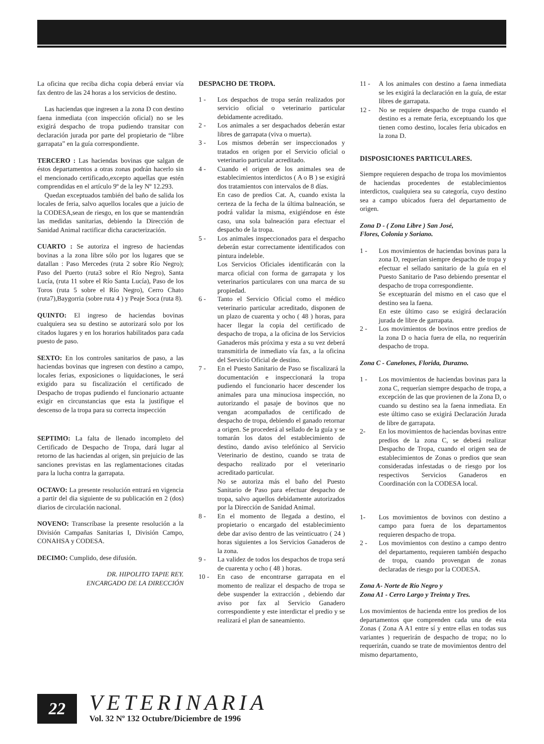La oficina que reciba dicha copia deberá enviar vía fax dentro de las 24 horas a los servicios de destino.
Las haciendas que ingresen a la zona D con destino faena inmediata (con inspección oficial) no se les exigirá despacho de tropa pudiendo transitar con declaración jurada por parte del propietario de “libre garrapata” en la guía correspondiente.
TERCERO : Las haciendas bovinas que salgan de éstos departamentos a otras zonas podrán hacerlo sin el mencionado certificado,excepto aquellas que estén comprendidas en el artículo 9º de la ley Nº 12.293.
Quedan exceptuados también del baño de salida los locales de feria, salvo aquellos locales que a juicio de la CODESA,sean de riesgo, en los que se mantendrán las medidas sanitarias, debiendo la Dirección de Sanidad Animal ractificar dicha caracterización.
CUARTO : Se autoriza el ingreso de haciendas bovinas a la zona libre sólo por los lugares que se datallan : Paso Mercedes (ruta 2 sobre Río Negro); Paso del Puerto (ruta3 sobre el Río Negro), Santa Lucía, (ruta 11 sobre el Río Santa Lucía), Paso de los Toros (ruta 5 sobre el Río Negro), Cerro Chato (ruta7),Baygorria (sobre ruta 4 ) y Peaje Soca (ruta 8).
QUINTO: El ingreso de haciendas bovinas cualquiera sea su destino se autorizará solo por los citados lugares y en los horarios habilitados para cada puesto de paso.
SEXTO: En los controles sanitarios de paso, a las haciendas bovinas que ingresen con destino a campo, locales ferias, exposiciones o liquidaciones, le será exigido para su fiscalización el certificado de Despacho de tropas pudiendo el funcionario actuante exigir en circunstancias que esta la justifique el descenso de la tropa para su correcta inspección
SEPTIMO: La falta de llenado incompleto del Certificado de Despacho de Tropa, dará lugar al retorno de las haciendas al origen, sin prejuicio de las sanciones previstas en las reglamentaciones citadas para la lucha contra la garrapata.
OCTAVO: La presente resolución entrará en vigencia a partir del dia siguiente de su publicación en 2 (dos) diarios de circulación nacional.
NOVENO: Transcríbase la presente resolución a la División Campañas Sanitarias I, División Campo, CONAHSA y CODESA.
DECIMO: Cumplido, dese difusión.
DR. HIPOLITO TAPIE REY.
ENCARGADO DE LA DIRECCIÓN
DESPACHO DE TROPA.
1 - Los despachos de tropa serán realizados por servicio oficial o veterinario particular debidamente acreditado.
2 - Los animales a ser despachados deberán estar libres de garrapata (viva o muerta).
3 - Los mismos deberán ser inspeccionados y tratados en origen por el Servicio oficial o veterinario particular acreditado.
4 - Cuando el origen de los animales sea de establecimientos interdictos ( A o B ) se exigirá dos tratamientos con intervalos de 8 días.
En caso de predios Cat. A, cuando exista la certeza de la fecha de la última balneación, se podrá validar la misma, exigiéndose en éste caso, una sola balneación para efectuar el despacho de la tropa.
5 - Los animales inspeccionados para el despacho deberán estar correctamente identificados con pintura indeleble.
Los Servicios Oficiales identificarán con la marca oficial con forma de garrapata y los veterinarios particulares con una marca de su propiedad.
6 - Tanto el Servicio Oficial como el médico veterinario particular acreditado, disponen de un plazo de cuarenta y ocho ( 48 ) horas, para hacer llegar la copia del certificado de despacho de tropa, a la oficina de los Servicios Ganaderos más próxima y esta a su vez deberá transmitirla de inmediato vía fax, a la oficina del Servicio Oficial de destino.
7 - En el Puesto Sanitario de Paso se fiscalizará la documentación e inspeccionará la tropa pudiendo el funcionario hacer descender los animales para una minuciosa inspección, no autorizando el pasaje de bovinos que no vengan acompañados de certificado de despacho de tropa, debiendo el ganado retornar a origen. Se procederá al sellado de la guía y se tomarán los datos del establecimiento de destino, dando aviso telefónico al Servicio Veterinario de destino, cuando se trata de despacho realizado por el veterinario acreditado particular.
No se autoriza más el baño del Puesto Sanitario de Paso para efectuar despacho de tropa, salvo aquellos debidamente autorizados por la Dirección de Sanidad Animal.
8 - En el momento de llegada a destino, el propietario o encargado del establecimiento debe dar aviso dentro de las veinticuatro ( 24 ) horas siguientes a los Servicios Ganaderos de la zona.
9 - La validez de todos los despachos de tropa será de cuarenta y ocho ( 48 ) horas.
10 - En caso de encontrarse garrapata en el momento de realizar el despacho de tropa se debe suspender la extracción , debiendo dar aviso por fax al Servicio Ganadero correspondiente y este interdictar el predio y se realizará el plan de saneamiento.
11 - A los animales con destino a faena inmediata se les exigirá la declaración en la guía, de estar libres de garrapata.
12 - No se requiere despacho de tropa cuando el destino es a remate feria, exceptuando los que tienen como destino, locales feria ubicados en la zona D.
DISPOSICIONES PARTICULARES.
Siempre requieren despacho de tropa los movimientos de haciendas procedentes de establecimientos interdictos, cualquiera sea su categoría, cuyo destino sea a campo ubicados fuera del departamento de origen.
Zona D - ( Zona Libre ) San José,
Flores, Colonia y Soriano.
1 - Los movimientos de haciendas bovinas para la zona D, requerían siempre despacho de tropa y efectuar el sellado sanitario de la guía en el Puesto Sanitario de Paso debiendo presentar el despacho de tropa correspondiente.
Se exceptuarán del mismo en el caso que el destino sea la faena.
En este último caso se exigirá declaración jurada de libre de garrapata.
2 - Los movimientos de bovinos entre predios de la zona D o hacia fuera de ella, no requerirán despacho de tropa.
Zona C - Canelones, Florida, Durazno.
1 - Los movimientos de haciendas bovinas para la zona C, requerían siempre despacho de tropa, a excepción de las que provienen de la Zona D, o cuando su destino sea la faena inmediata. En este último caso se exigirá Declaración Jurada de libre de garrapata.
2- En los movimientos de haciendas bovinas entre predios de la zona C, se deberá realizar Despacho de Tropa, cuando el origen sea de establecimientos de Zonas o predios que sean consideradas infestadas o de riesgo por los respectivos Servicios Ganaderos en Coordinación con la CODESA local.
1- Los movimientos de bovinos con destino a campo para fuera de los departamentos requieren despacho de tropa.
2 - Los movimientos con destino a campo dentro del departamento, requieren también despacho de tropa, cuando provengan de zonas declaradas de riesgo por la CODESA.
Zona A- Norte de Río Negro y
Zona A1 - Cerro Largo y Treinta y Tres.
Los movimientos de hacienda entre los predios de los departamentos que comprenden cada una de esta Zonas ( Zona A A1 entre sí y entre ellas en todas sus variantes ) requerirán de despacho de tropa; no lo requerirán, cuando se trate de movimientos dentro del mismo departamento,
22
VETERINARIA
Vol. 32 Nº 132 Octubre/Diciembre de 1996